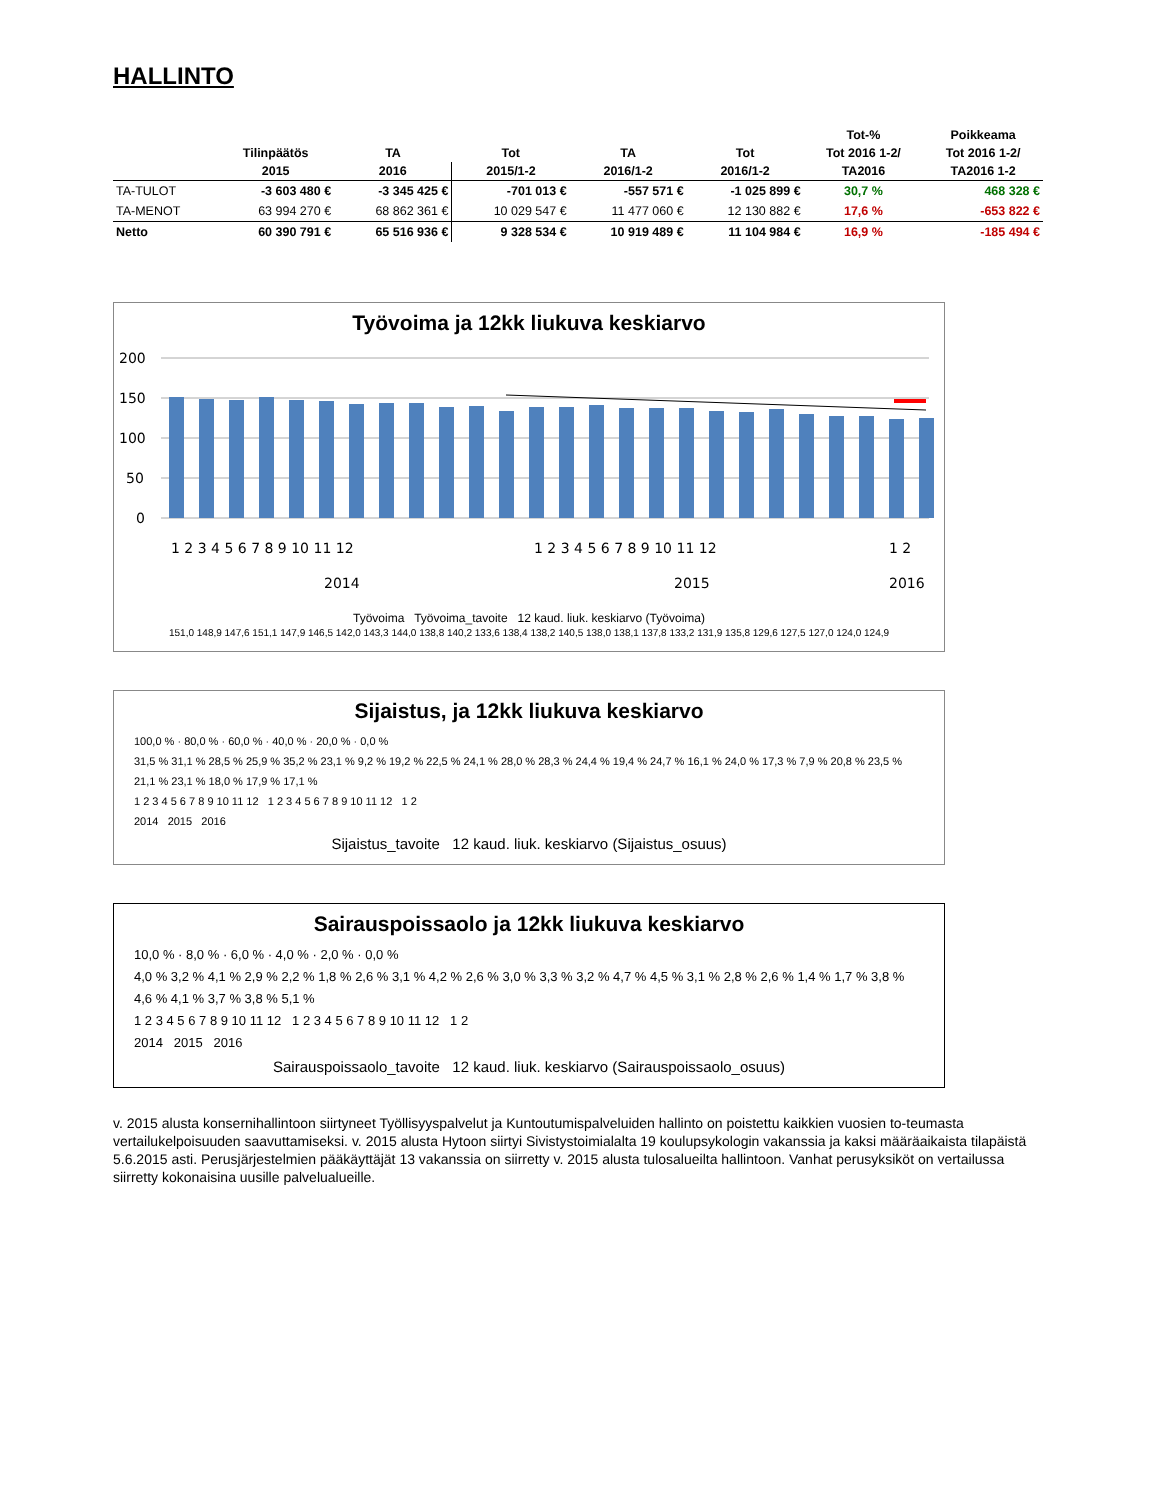HALLINTO
| | | | | | | Tot-% | Poikkeama |
| --- | --- | --- | --- | --- | --- | --- | --- |
| | Tilinpäätös | TA | Tot | TA | Tot | Tot 2016 1-2/ | Tot 2016 1-2/ |
| | 2015 | 2016 | 2015/1-2 | 2016/1-2 | 2016/1-2 | TA2016 | TA2016 1-2 |
| TA-TULOT | -3 603 480 € | -3 345 425 € | -701 013 € | -557 571 € | -1 025 899 € | 30,7 % | 468 328 € |
| TA-MENOT | 63 994 270 € | 68 862 361 € | 10 029 547 € | 11 477 060 € | 12 130 882 € | 17,6 % | -653 822 € |
| Netto | 60 390 791 € | 65 516 936 € | 9 328 534 € | 10 919 489 € | 11 104 984 € | 16,9 % | -185 494 € |
Työvoima ja 12kk liukuva keskiarvo
200
150
100
50
0
1 2 3 4 5 6 7 8 9 10 11 12
1 2 3 4 5 6 7 8 9 10 11 12
1 2
2014
2015
2016
Työvoima Työvoima_tavoite 12 kaud. liuk. keskiarvo (Työvoima)
151,0 148,9 147,6 151,1 147,9 146,5 142,0 143,3 144,0 138,8 140,2 133,6 138,4 138,2 140,5 138,0 138,1 137,8 133,2 131,9 135,8 129,6 127,5 127,0 124,0 124,9
Sijaistus, ja 12kk liukuva keskiarvo
100,0 % · 80,0 % · 60,0 % · 40,0 % · 20,0 % · 0,0 %
31,5 % 31,1 % 28,5 % 25,9 % 35,2 % 23,1 % 9,2 % 19,2 % 22,5 % 24,1 % 28,0 % 28,3 % 24,4 % 19,4 % 24,7 % 16,1 % 24,0 % 17,3 % 7,9 % 20,8 % 23,5 % 21,1 % 23,1 % 18,0 % 17,9 % 17,1 %
1 2 3 4 5 6 7 8 9 10 11 12 1 2 3 4 5 6 7 8 9 10 11 12 1 2
2014 2015 2016
Sijaistus_tavoite 12 kaud. liuk. keskiarvo (Sijaistus_osuus)
Sairauspoissaolo ja 12kk liukuva keskiarvo
10,0 % · 8,0 % · 6,0 % · 4,0 % · 2,0 % · 0,0 %
4,0 % 3,2 % 4,1 % 2,9 % 2,2 % 1,8 % 2,6 % 3,1 % 4,2 % 2,6 % 3,0 % 3,3 % 3,2 % 4,7 % 4,5 % 3,1 % 2,8 % 2,6 % 1,4 % 1,7 % 3,8 % 4,6 % 4,1 % 3,7 % 3,8 % 5,1 %
1 2 3 4 5 6 7 8 9 10 11 12 1 2 3 4 5 6 7 8 9 10 11 12 1 2
2014 2015 2016
Sairauspoissaolo_tavoite 12 kaud. liuk. keskiarvo (Sairauspoissaolo_osuus)
v. 2015 alusta konsernihallintoon siirtyneet Työllisyyspalvelut ja Kuntoutumispalveluiden hallinto on poistettu kaikkien vuosien to-teumasta vertailukelpoisuuden saavuttamiseksi. v. 2015 alusta Hytoon siirtyi Sivistystoimialalta 19 koulupsykologin vakanssia ja kaksi määräaikaista tilapäistä 5.6.2015 asti. Perusjärjestelmien pääkäyttäjät 13 vakanssia on siirretty v. 2015 alusta tulosalueilta hallintoon. Vanhat perusyksiköt on vertailussa siirretty kokonaisina uusille palvelualueille.